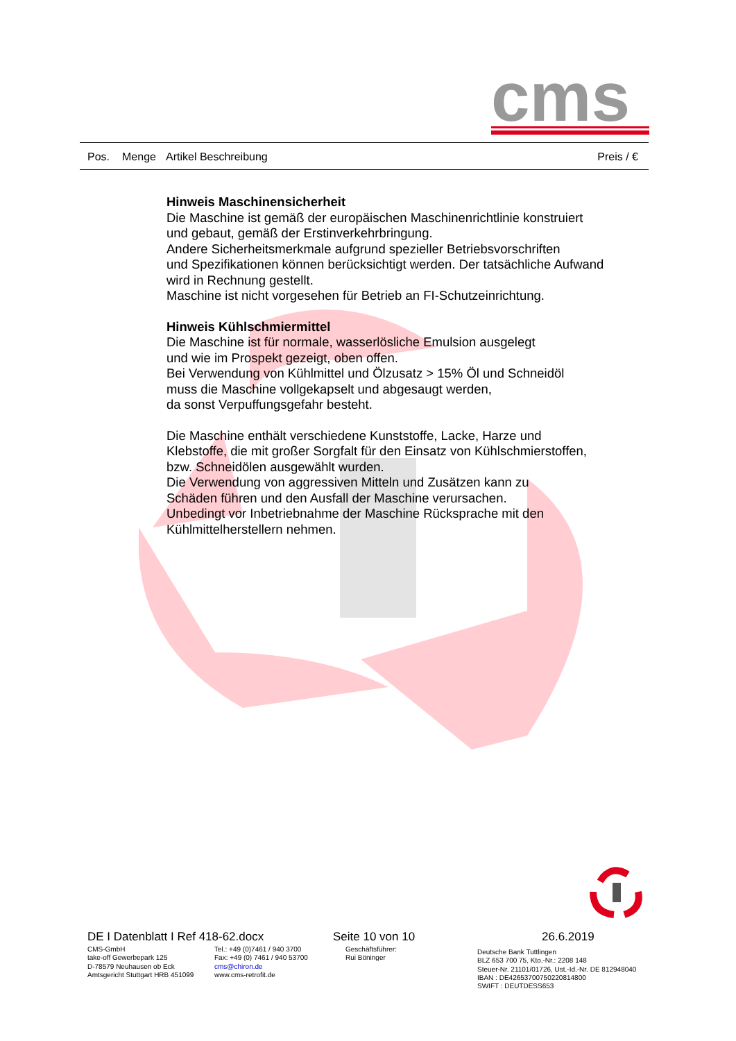cms
Pos. Menge Artikel Beschreibung Preis / €
Hinweis Maschinensicherheit
Die Maschine ist gemäß der europäischen Maschinenrichtlinie konstruiert
und gebaut, gemäß der Erstinverkehrbringung.
Andere Sicherheitsmerkmale aufgrund spezieller Betriebsvorschriften
und Spezifikationen können berücksichtigt werden. Der tatsächliche Aufwand
wird in Rechnung gestellt.
Maschine ist nicht vorgesehen für Betrieb an FI-Schutzeinrichtung.
Hinweis Kühlschmiermittel
Die Maschine ist für normale, wasserlösliche Emulsion ausgelegt
und wie im Prospekt gezeigt, oben offen.
Bei Verwendung von Kühlmittel und Ölzusatz > 15% Öl und Schneidöl
muss die Maschine vollgekapselt und abgesaugt werden,
da sonst Verpuffungsgefahr besteht.
Die Maschine enthält verschiedene Kunststoffe, Lacke, Harze und
Klebstoffe, die mit großer Sorgfalt für den Einsatz von Kühlschmierstoffen,
bzw. Schneidölen ausgewählt wurden.
Die Verwendung von aggressiven Mitteln und Zusätzen kann zu
Schäden führen und den Ausfall der Maschine verursachen.
Unbedingt vor Inbetriebnahme der Maschine Rücksprache mit den
Kühlmittelherstellern nehmen.
DE I Datenblatt I Ref 418-62.docx
Seite 10 von 10 26.6.2019
CMS-GmbH
take-off Gewerbepark 125
D-78579 Neuhausen ob Eck
Amtsgericht Stuttgart HRB 451099
Tel.: +49 (0)7461 / 940 3700
Fax: +49 (0) 7461 / 940 53700
cms@chiron.de
www.cms-retrofit.de
Geschäftsführer:
Rui Böninger
Deutsche Bank Tuttlingen
BLZ 653 700 75, Kto.-Nr.: 2208 148
Steuer-Nr. 21101/01726, Ust.-Id.-Nr. DE 812948040
IBAN : DE42653700750220814800
SWIFT : DEUTDESS653